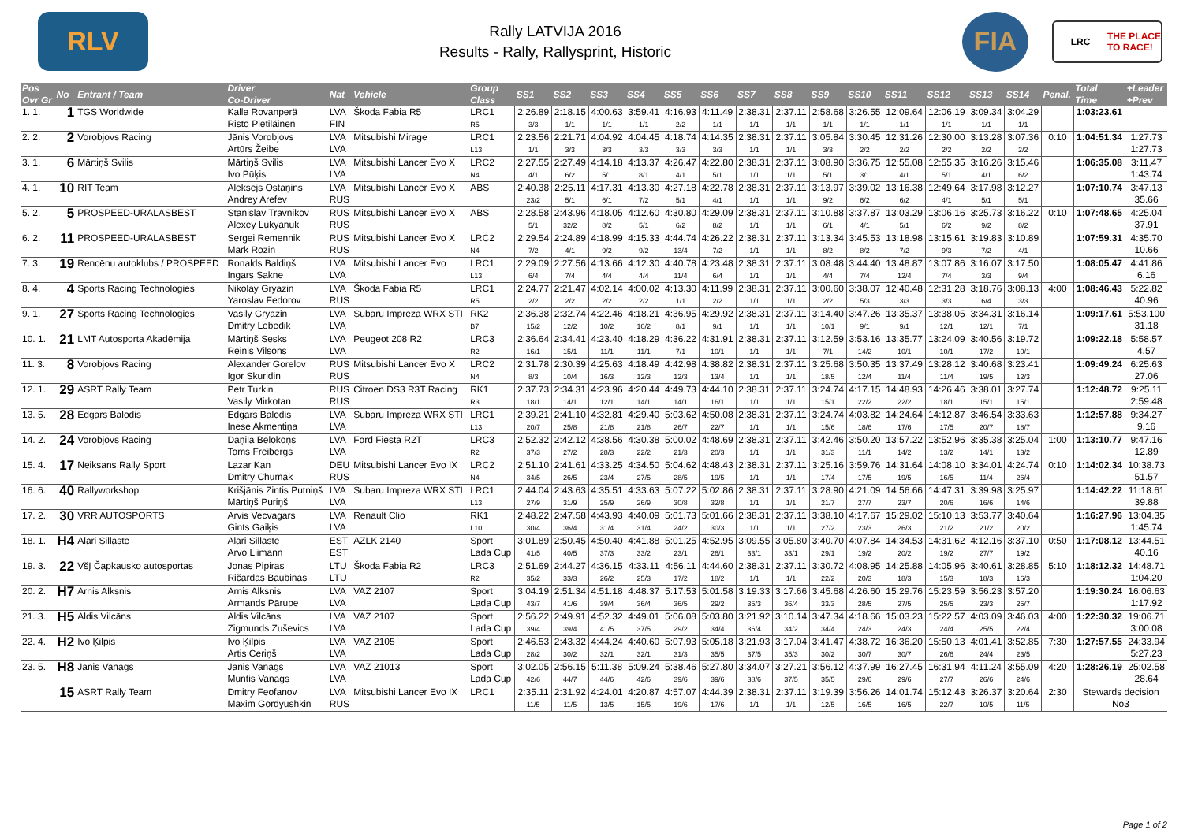RLV
Rally LATVIJA 2016
Results - Rally, Rallysprint, Historic
FIA
LRC THE PLACE TO RACE!
| Pos Ovr Gr | No | Entrant / Team | Driver Co-Driver | Nat | Vehicle | Group Class | SS1 | SS2 | SS3 | SS4 | SS5 | SS6 | SS7 | SS8 | SS9 | SS10 | SS11 | SS12 | SS13 | SS14 | Penal. | Total Time | +Leader +Prev |
| --- | --- | --- | --- | --- | --- | --- | --- | --- | --- | --- | --- | --- | --- | --- | --- | --- | --- | --- | --- | --- | --- | --- | --- |
| 1. 1. | 1 | TGS Worldwide | Kalle Rovanperä Risto Pietiläinen | LVA FIN | Škoda Fabia R5 | LRC1 R5 | 2:26.89 3/3 | 2:18.15 1/1 | 4:00.63 1/1 | 3:59.41 1/1 | 4:16.93 2/2 | 4:11.49 1/1 | 2:38.31 1/1 | 2:37.11 1/1 | 2:58.68 1/1 | 3:26.55 1/1 | 12:09.64 1/1 | 12:06.19 1/1 | 3:09.34 1/1 | 3:04.29 1/1 | | 1:03:23.61 | |
| 2. 2. | 2 | Vorobjovs Racing | Jānis Vorobjovs Artūrs Žeibe | LVA LVA | Mitsubishi Mirage | LRC1 L13 | 2:23.56 1/1 | 2:21.71 3/3 | 4:04.92 3/3 | 4:04.45 3/3 | 4:18.74 3/3 | 4:14.35 3/3 | 2:38.31 1/1 | 2:37.11 1/1 | 3:05.84 3/3 | 3:30.45 2/2 | 12:31.26 2/2 | 12:30.00 2/2 | 3:13.28 2/2 | 3:07.36 2/2 | 0:10 | 1:04:51.34 | 1:27.73 1:27.73 |
| 3. 1. | 6 | Mārtiņš Svilis | Mārtiņš Svilis Ivo Pūķis | LVA LVA | Mitsubishi Lancer Evo X | LRC2 N4 | 2:27.55 4/1 | 2:27.49 6/2 | 4:14.18 5/1 | 4:13.37 8/1 | 4:26.47 4/1 | 4:22.80 5/1 | 2:38.31 1/1 | 2:37.11 1/1 | 3:08.90 5/1 | 3:36.75 3/1 | 12:55.08 4/1 | 12:55.35 5/1 | 3:16.26 4/1 | 3:15.46 6/2 | | 1:06:35.08 | 3:11.47 1:43.74 |
| 4. 1. | 10 | RIT Team | Aleksejs Ostaņins Andrey Arefev | LVA RUS | Mitsubishi Lancer Evo X | ABS | 2:40.38 23/2 | 2:25.11 5/1 | 4:17.31 6/1 | 4:13.30 7/2 | 4:27.18 5/1 | 4:22.78 4/1 | 2:38.31 1/1 | 2:37.11 1/1 | 3:13.97 9/2 | 3:39.02 6/2 | 13:16.38 6/2 | 12:49.64 4/1 | 3:17.98 5/1 | 3:12.27 5/1 | | 1:07:10.74 | 3:47.13 35.66 |
| 5. 2. | 5 | PROSPEED-URALASBEST | Stanislav Travnikov Alexey Lukyanuk | RUS RUS | Mitsubishi Lancer Evo X | ABS | 2:28.58 5/1 | 2:43.96 32/2 | 4:18.05 8/2 | 4:12.60 5/1 | 4:30.80 6/2 | 4:29.09 8/2 | 2:38.31 1/1 | 2:37.11 1/1 | 3:10.88 6/1 | 3:37.87 4/1 | 13:03.29 5/1 | 13:06.16 6/2 | 3:25.73 9/2 | 3:16.22 8/2 | 0:10 | 1:07:48.65 | 4:25.04 37.91 |
| 6. 2. | 11 | PROSPEED-URALASBEST | Sergei Remennik Mark Rozin | RUS RUS | Mitsubishi Lancer Evo X | LRC2 N4 | 2:29.54 7/2 | 2:24.89 4/1 | 4:18.99 9/2 | 4:15.33 9/2 | 4:44.74 13/4 | 4:26.22 7/2 | 2:38.31 1/1 | 2:37.11 1/1 | 3:13.34 8/2 | 3:45.53 8/2 | 13:18.98 7/2 | 13:15.61 9/3 | 3:19.83 7/2 | 3:10.89 4/1 | | 1:07:59.31 | 4:35.70 10.66 |
| 7. 3. | 19 | Rencēnu autoklubs / PROSPEED | Ronalds Baldiņš Ingars Sakne | LVA LVA | Mitsubishi Lancer Evo | LRC1 L13 | 2:29.09 6/4 | 2:27.56 7/4 | 4:13.66 4/4 | 4:12.30 4/4 | 4:40.78 11/4 | 4:23.48 6/4 | 2:38.31 1/1 | 2:37.11 1/1 | 3:08.48 4/4 | 3:44.40 7/4 | 13:48.87 12/4 | 13:07.86 7/4 | 3:16.07 3/3 | 3:17.50 9/4 | | 1:08:05.47 | 4:41.86 6.16 |
| 8. 4. | 4 | Sports Racing Technologies | Nikolay Gryazin Yaroslav Fedorov | LVA RUS | Škoda Fabia R5 | LRC1 R5 | 2:24.77 2/2 | 2:21.47 2/2 | 4:02.14 2/2 | 4:00.02 2/2 | 4:13.30 1/1 | 4:11.99 2/2 | 2:38.31 1/1 | 2:37.11 1/1 | 3:00.60 2/2 | 3:38.07 5/3 | 12:40.48 3/3 | 12:31.28 3/3 | 3:18.76 6/4 | 3:08.13 3/3 | 4:00 | 1:08:46.43 | 5:22.82 40.96 |
| 9. 1. | 27 | Sports Racing Technologies | Vasily Gryazin Dmitry Lebedik | LVA LVA | Subaru Impreza WRX STI | RK2 B7 | 2:36.38 15/2 | 2:32.74 12/2 | 4:22.46 10/2 | 4:18.21 10/2 | 4:36.95 8/1 | 4:29.92 9/1 | 2:38.31 1/1 | 2:37.11 1/1 | 3:14.40 10/1 | 3:47.26 9/1 | 13:35.37 9/1 | 13:38.05 12/1 | 3:34.31 12/1 | 3:16.14 7/1 | | 1:09:17.61 | 5:53.100 31.18 |
| 10. 1. | 21 | LMT Autosporta Akadēmija | Mārtiņš Sesks Reinis Vilsons | LVA LVA | Peugeot 208 R2 | LRC3 R2 | 2:36.64 16/1 | 2:34.41 15/1 | 4:23.40 11/1 | 4:18.29 11/1 | 4:36.22 7/1 | 4:31.91 10/1 | 2:38.31 1/1 | 2:37.11 1/1 | 3:12.59 7/1 | 3:53.16 14/2 | 13:35.77 10/1 | 13:24.09 10/1 | 3:40.56 17/2 | 3:19.72 10/1 | | 1:09:22.18 | 5:58.57 4.57 |
| 11. 3. | 8 | Vorobjovs Racing | Alexander Gorelov Igor Skuridin | RUS RUS | Mitsubishi Lancer Evo X | LRC2 N4 | 2:31.78 8/3 | 2:30.39 10/4 | 4:25.63 16/3 | 4:18.49 12/3 | 4:42.98 12/3 | 4:38.82 13/4 | 2:38.31 1/1 | 2:37.11 1/1 | 3:25.68 18/5 | 3:50.35 12/4 | 13:37.49 11/4 | 13:28.12 11/4 | 3:40.68 19/5 | 3:23.41 12/3 | | 1:09:49.24 | 6:25.63 27.06 |
| 12. 1. | 29 | ASRT Rally Team | Petr Turkin Vasily Mirkotan | RUS RUS | Citroen DS3 R3T Racing | RK1 R3 | 2:37.73 18/1 | 2:34.31 14/1 | 4:23.96 12/1 | 4:20.44 14/1 | 4:49.73 14/1 | 4:44.10 16/1 | 2:38.31 1/1 | 2:37.11 1/1 | 3:24.74 15/1 | 4:17.15 22/2 | 14:48.93 22/2 | 14:26.46 18/1 | 3:38.01 15/1 | 3:27.74 15/1 | | 1:12:48.72 | 9:25.11 2:59.48 |
| 13. 5. | 28 | Edgars Balodis | Edgars Balodis Inese Akmentiņa | LVA LVA | Subaru Impreza WRX STI | LRC1 L13 | 2:39.21 20/7 | 2:41.10 25/8 | 4:32.81 21/8 | 4:29.40 21/8 | 5:03.62 26/7 | 4:50.08 22/7 | 2:38.31 1/1 | 2:37.11 1/1 | 3:24.74 15/6 | 4:03.82 18/6 | 14:24.64 17/6 | 14:12.87 17/5 | 3:46.54 20/7 | 3:33.63 18/7 | | 1:12:57.88 | 9:34.27 9.16 |
| 14. 2. | 24 | Vorobjovs Racing | Daņila Belokoņs Toms Freibergs | LVA LVA | Ford Fiesta R2T | LRC3 R2 | 2:52.32 37/3 | 2:42.12 27/2 | 4:38.56 28/3 | 4:30.38 22/2 | 5:00.02 21/3 | 4:48.69 20/3 | 2:38.31 1/1 | 2:37.11 1/1 | 3:42.46 31/3 | 3:50.20 11/1 | 13:57.22 14/2 | 13:52.96 13/2 | 3:35.38 14/1 | 3:25.04 13/2 | 1:00 | 1:13:10.77 | 9:47.16 12.89 |
| 15. 4. | 17 | Neiksans Rally Sport | Lazar Kan Dmitry Chumak | DEU RUS | Mitsubishi Lancer Evo IX | LRC2 N4 | 2:51.10 34/5 | 2:41.61 26/5 | 4:33.25 23/4 | 4:34.50 27/5 | 5:04.62 28/5 | 4:48.43 19/5 | 2:38.31 1/1 | 2:37.11 1/1 | 3:25.16 17/4 | 3:59.76 17/5 | 14:31.64 19/5 | 14:08.10 16/5 | 3:34.01 11/4 | 4:24.74 26/4 | 0:10 | 1:14:02.34 | 10:38.73 51.57 |
| 16. 6. | 40 | Rallyworkshop | Krišjānis Zintis Putniņš Mārtiņš Puriņš | LVA LVA | Subaru Impreza WRX STI | LRC1 L13 | 2:44.04 27/9 | 2:43.63 31/9 | 4:35.51 25/9 | 4:33.63 26/9 | 5:07.22 30/8 | 5:02.86 32/8 | 2:38.31 1/1 | 2:37.11 1/1 | 3:28.90 21/7 | 4:21.09 27/7 | 14:56.66 23/7 | 14:47.31 20/6 | 3:39.98 16/6 | 3:25.97 14/6 | | 1:14:42.22 | 11:18.61 39.88 |
| 17. 2. | 30 | VRR AUTOSPORTS | Arvis Vecvagars Gints Gaiķis | LVA LVA | Renault Clio | RK1 L10 | 2:48.22 30/4 | 2:47.58 36/4 | 4:43.93 31/4 | 4:40.09 31/4 | 5:01.73 24/2 | 5:01.66 30/3 | 2:38.31 1/1 | 2:37.11 1/1 | 3:38.10 27/2 | 4:17.67 23/3 | 15:29.02 26/3 | 15:10.13 21/2 | 3:53.77 21/2 | 3:40.64 20/2 | | 1:16:27.96 | 13:04.35 1:45.74 |
| 18. 1. | H4 | Alari Sillaste | Alari Sillaste Arvo Liimann | EST EST | AZLK 2140 | Sport Lada Cup | 3:01.89 41/5 | 2:50.45 40/5 | 4:50.40 37/3 | 4:41.88 33/2 | 5:01.25 23/1 | 4:52.95 26/1 | 3:09.55 33/1 | 3:05.80 33/1 | 3:40.70 29/1 | 4:07.84 19/2 | 14:34.53 20/2 | 14:31.62 19/2 | 4:12.16 27/7 | 3:37.10 19/2 | 0:50 | 1:17:08.12 | 13:44.51 40.16 |
| 19. 3. | 22 | VšĮ Čapkausko autosportas | Jonas Pipiras Ričardas Baubinas | LTU LTU | Škoda Fabia R2 | LRC3 R2 | 2:51.69 35/2 | 2:44.27 33/3 | 4:36.15 26/2 | 4:33.11 25/3 | 4:56.11 17/2 | 4:44.60 18/2 | 2:38.31 1/1 | 2:37.11 1/1 | 3:30.72 22/2 | 4:08.95 20/3 | 14:25.88 18/3 | 14:05.96 15/3 | 3:40.61 18/3 | 3:28.85 16/3 | 5:10 | 1:18:12.32 | 14:48.71 1:04.20 |
| 20. 2. | H7 | Arnis Alksnis | Arnis Alksnis Armands Pārupe | LVA LVA | VAZ 2107 | Sport Lada Cup | 3:04.19 43/7 | 2:51.34 41/6 | 4:51.18 39/4 | 4:48.37 36/4 | 5:17.53 36/5 | 5:01.58 29/2 | 3:19.33 35/3 | 3:17.66 36/4 | 3:45.68 33/3 | 4:26.60 28/5 | 15:29.76 27/5 | 15:23.59 25/5 | 3:56.23 23/3 | 3:57.20 25/7 | | 1:19:30.24 | 16:06.63 1:17.92 |
| 21. 3. | H5 | Aldis Vilcāns | Aldis Vilcāns Zigmunds Zuševics | LVA LVA | VAZ 2107 | Sport Lada Cup | 2:56.22 39/4 | 2:49.91 39/4 | 4:52.32 41/5 | 4:49.01 37/5 | 5:06.08 29/2 | 5:03.80 34/4 | 3:21.92 36/4 | 3:10.14 34/2 | 3:47.34 34/4 | 4:18.66 24/3 | 15:03.23 24/3 | 15:22.57 24/4 | 4:03.09 25/5 | 3:46.03 22/4 | 4:00 | 1:22:30.32 | 19:06.71 3:00.08 |
| 22. 4. | H2 | Ivo Ķilpis | Ivo Ķilpis Artis Ceriņš | LVA LVA | VAZ 2105 | Sport Lada Cup | 2:46.53 28/2 | 2:43.32 30/2 | 4:44.24 32/1 | 4:40.60 32/1 | 5:07.93 31/3 | 5:05.18 35/5 | 3:21.93 37/5 | 3:17.04 35/3 | 3:41.47 30/2 | 4:38.72 30/7 | 16:36.20 30/7 | 15:50.13 26/6 | 4:01.41 24/4 | 3:52.85 23/5 | 7:30 | 1:27:57.55 | 24:33.94 5:27.23 |
| 23. 5. | H8 | Jānis Vanags | Jānis Vanags Muntis Vanags | LVA LVA | VAZ 21013 | Sport Lada Cup | 3:02.05 42/6 | 2:56.15 44/7 | 5:11.38 44/6 | 5:09.24 42/6 | 5:38.46 39/6 | 5:27.80 39/6 | 3:34.07 38/6 | 3:27.21 37/5 | 3:56.12 35/5 | 4:37.99 29/6 | 16:27.45 29/6 | 16:31.94 27/7 | 4:11.24 26/6 | 3:55.09 24/6 | 4:20 | 1:28:26.19 | 25:02.58 28.64 |
| | 15 | ASRT Rally Team | Dmitry Feofanov Maxim Gordyushkin | LVA RUS | Mitsubishi Lancer Evo IX | LRC1 | 2:35.11 11/5 | 2:31.92 11/5 | 4:24.01 13/5 | 4:20.87 15/5 | 4:57.07 19/6 | 4:44.39 17/6 | 2:38.31 1/1 | 2:37.11 1/1 | 3:19.39 12/5 | 3:56.26 16/5 | 14:01.74 16/5 | 15:12.43 22/7 | 3:26.37 10/5 | 3:20.64 11/5 | 2:30 | Stewards decision No3 | |
Page 1 of 2